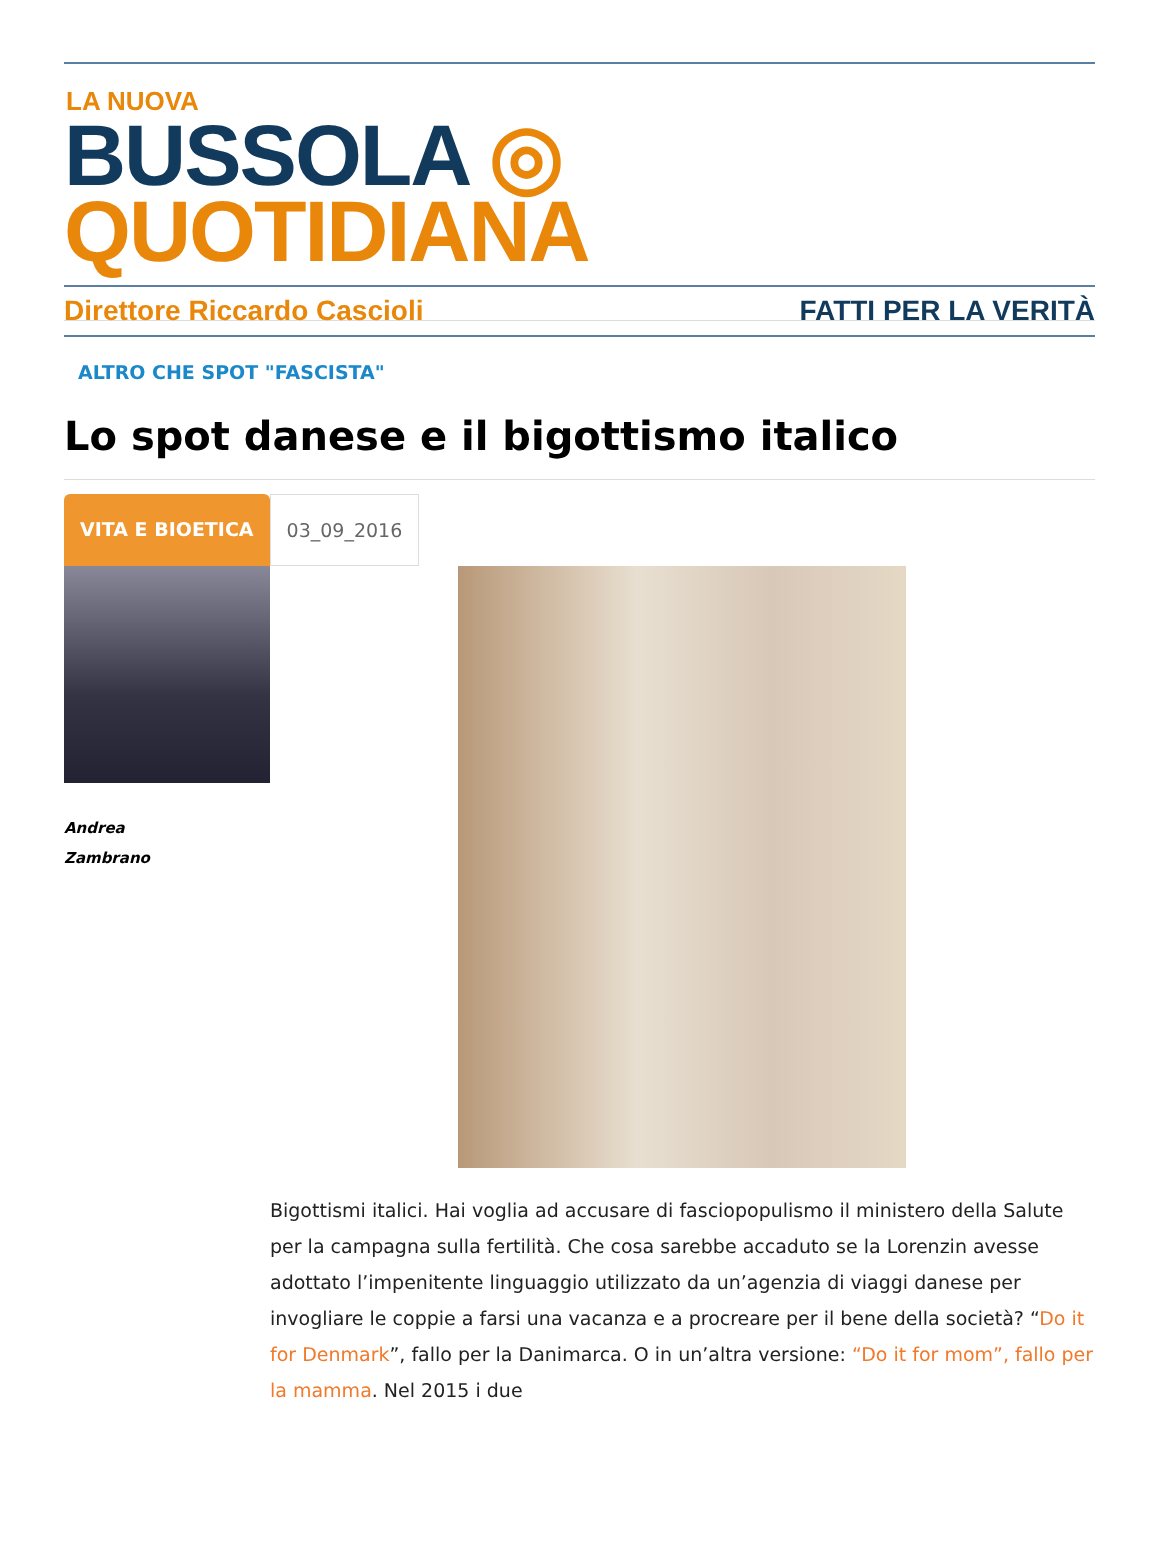LA NUOVA
BUSSOLA ◎ QUOTIDIANA
Direttore Riccardo Cascioli FATTI PER LA VERITÀ
ALTRO CHE SPOT "FASCISTA"
Lo spot danese e il bigottismo italico
VITA E BIOETICA 03_09_2016
Andrea
Zambrano
Bigottismi italici. Hai voglia ad accusare di fasciopopulismo il ministero della Salute per la campagna sulla fertilità. Che cosa sarebbe accaduto se la Lorenzin avesse adottato l’impenitente linguaggio utilizzato da un’agenzia di viaggi danese per invogliare le coppie a farsi una vacanza e a procreare per il bene della società? “Do it for Denmark”, fallo per la Danimarca. O in un’altra versione: “Do it for mom”, fallo per la mamma. Nel 2015 i due